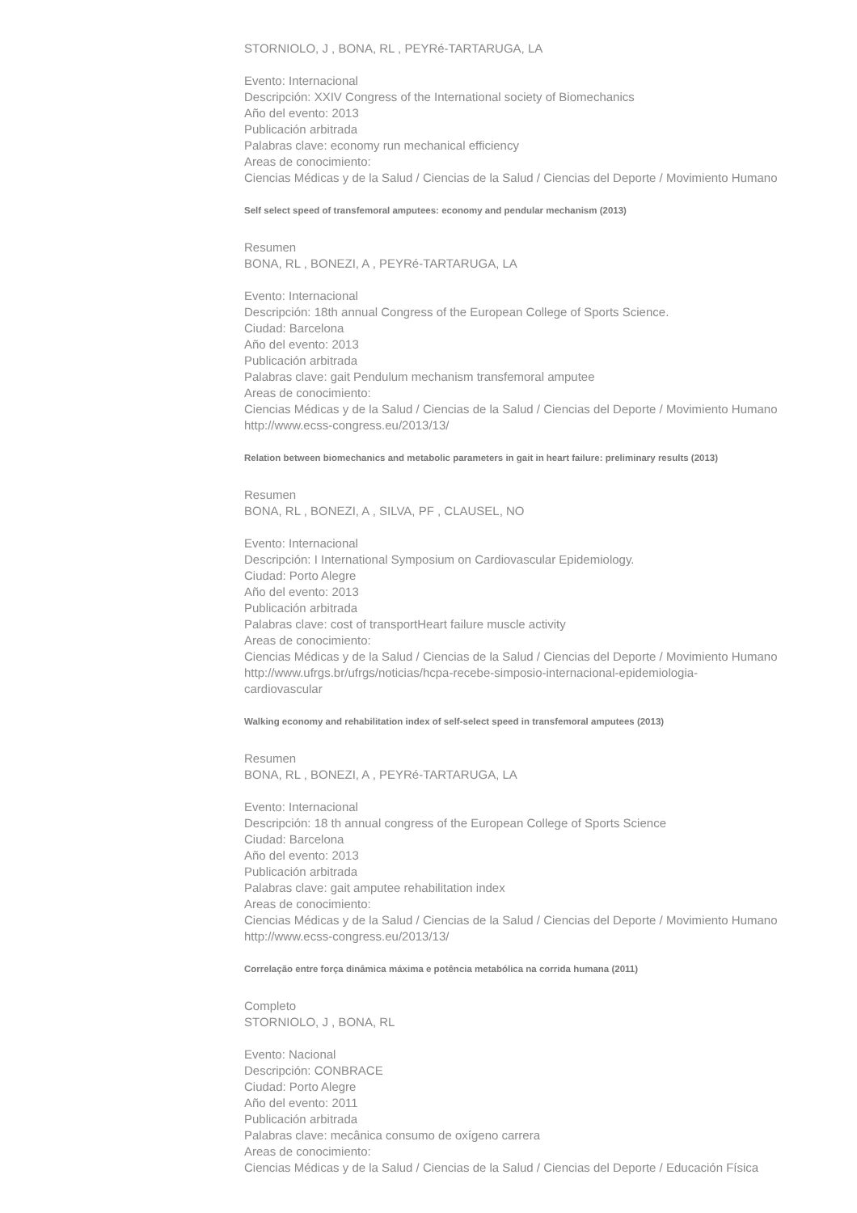STORNIOLO, J , BONA, RL , PEYRé-TARTARUGA, LA
Evento: Internacional
Descripción: XXIV Congress of the International society of Biomechanics
Año del evento: 2013
Publicación arbitrada
Palabras clave: economy run mechanical efficiency
Areas de conocimiento:
Ciencias Médicas y de la Salud / Ciencias de la Salud / Ciencias del Deporte / Movimiento Humano
Self select speed of transfemoral amputees: economy and pendular mechanism (2013)
Resumen
BONA, RL , BONEZI, A , PEYRé-TARTARUGA, LA
Evento: Internacional
Descripción: 18th annual Congress of the European College of Sports Science.
Ciudad: Barcelona
Año del evento: 2013
Publicación arbitrada
Palabras clave: gait Pendulum mechanism transfemoral amputee
Areas de conocimiento:
Ciencias Médicas y de la Salud / Ciencias de la Salud / Ciencias del Deporte / Movimiento Humano
http://www.ecss-congress.eu/2013/13/
Relation between biomechanics and metabolic parameters in gait in heart failure: preliminary results (2013)
Resumen
BONA, RL , BONEZI, A , SILVA, PF , CLAUSEL, NO
Evento: Internacional
Descripción: I International Symposium on Cardiovascular Epidemiology.
Ciudad: Porto Alegre
Año del evento: 2013
Publicación arbitrada
Palabras clave: cost of transportHeart failure muscle activity
Areas de conocimiento:
Ciencias Médicas y de la Salud / Ciencias de la Salud / Ciencias del Deporte / Movimiento Humano
http://www.ufrgs.br/ufrgs/noticias/hcpa-recebe-simposio-internacional-epidemiologia-
cardiovascular
Walking economy and rehabilitation index of self-select speed in transfemoral amputees (2013)
Resumen
BONA, RL , BONEZI, A , PEYRé-TARTARUGA, LA
Evento: Internacional
Descripción: 18 th annual congress of the European College of Sports Science
Ciudad: Barcelona
Año del evento: 2013
Publicación arbitrada
Palabras clave: gait amputee rehabilitation index
Areas de conocimiento:
Ciencias Médicas y de la Salud / Ciencias de la Salud / Ciencias del Deporte / Movimiento Humano
http://www.ecss-congress.eu/2013/13/
Correlação entre força dinâmica máxima e potência metabólica na corrida humana (2011)
Completo
STORNIOLO, J , BONA, RL
Evento: Nacional
Descripción: CONBRACE
Ciudad: Porto Alegre
Año del evento: 2011
Publicación arbitrada
Palabras clave: mecânica consumo de oxígeno carrera
Areas de conocimiento:
Ciencias Médicas y de la Salud / Ciencias de la Salud / Ciencias del Deporte / Educación Física